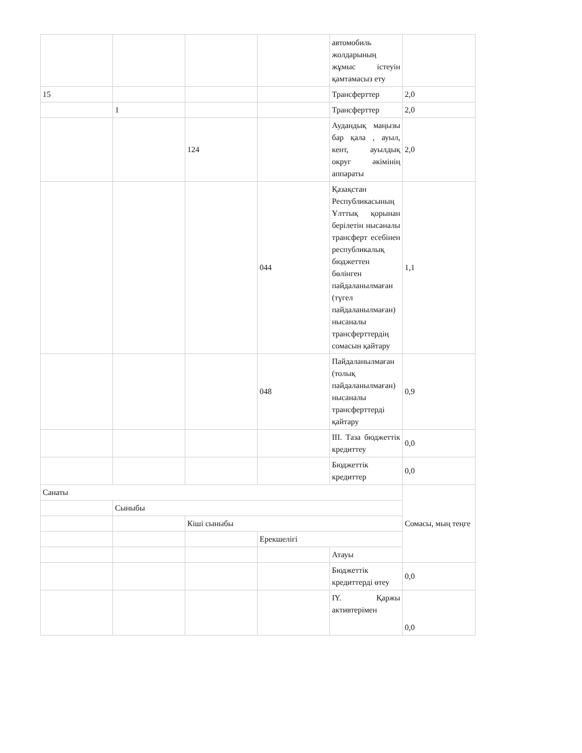| | | | | автомобиль жолдарының жұмыс істеуін қамтамасыз ету | |
| 15 | | | | Трансферттер | 2,0 |
| | 1 | | | Трансферттер | 2,0 |
| | | 124 | | Аудандық маңызы бар қала , ауыл, кент, ауылдық округ әкімінің аппараты | 2,0 |
| | | | 044 | Қазақстан Республикасының Ұлттық қорынан берілетін нысаналы трансферт есебінен республикалық бюджеттен бөлінген пайдаланылмаған (түгел пайдаланылмаған) нысаналы трансферттердің сомасын қайтару | 1,1 |
| | | | 048 | Пайдаланылмаған (толық пайдаланылмаған) нысаналы трансферттерді қайтару | 0,9 |
| | | | | III. Таза бюджеттік кредиттеу | 0,0 |
| | | | | Бюджеттік кредиттер | 0,0 |
| Санаты | | | | | Сомасы, мың теңге |
| | Сыныбы | | | | |
| | | Кіші сыныбы | | | |
| | | | Ерекшелігі | | |
| | | | | Атауы | |
| | | | | Бюджеттік кредиттерді өтеу | 0,0 |
| | | | | IY. Қаржы активтерімен | 0,0 |